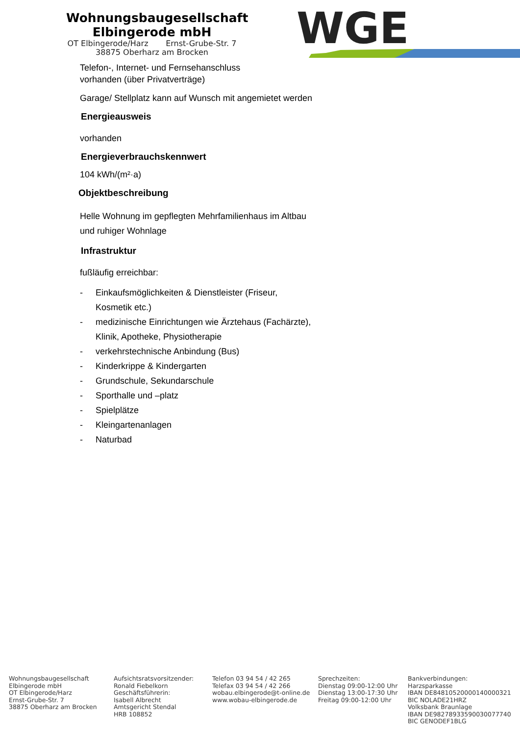Wohnungsbaugesellschaft
Elbingerode mbH
OT Elbingerode/Harz Ernst-Grube-Str. 7
38875 Oberharz am Brocken
WGE
Telefon-, Internet- und Fernsehanschluss
vorhanden (über Privatverträge)
Garage/ Stellplatz kann auf Wunsch mit angemietet werden
Energieausweis
vorhanden
Energieverbrauchskennwert
104 kWh/(m²·a)
Objektbeschreibung
Helle Wohnung im gepflegten Mehrfamilienhaus im Altbau und ruhiger Wohnlage
Infrastruktur
fußläufig erreichbar:
- Einkaufsmöglichkeiten & Dienstleister (Friseur, Kosmetik etc.)
- medizinische Einrichtungen wie Ärztehaus (Fachärzte), Klinik, Apotheke, Physiotherapie
- verkehrstechnische Anbindung (Bus)
- Kinderkrippe & Kindergarten
- Grundschule, Sekundarschule
- Sporthalle und –platz
- Spielplätze
- Kleingartenanlagen
- Naturbad
Wohnungsbaugesellschaft
Elbingerode mbH
OT Elbingerode/Harz
Ernst-Grube-Str. 7
38875 Oberharz am Brocken
Aufsichtsratsvorsitzender:
Ronald Fiebelkorn
Geschäftsführerin:
Isabell Albrecht
Amtsgericht Stendal
HRB 108852
Telefon 03 94 54 / 42 265
Telefax 03 94 54 / 42 266
wobau.elbingerode@t-online.de
www.wobau-elbingerode.de
Sprechzeiten:
Dienstag 09:00-12:00 Uhr
Dienstag 13:00-17:30 Uhr
Freitag 09:00-12:00 Uhr
Bankverbindungen:
Harzsparkasse
IBAN DE84810520000140000321
BIC NOLADE21HRZ
Volksbank Braunlage
IBAN DE98278933590030077740
BIC GENODEF1BLG